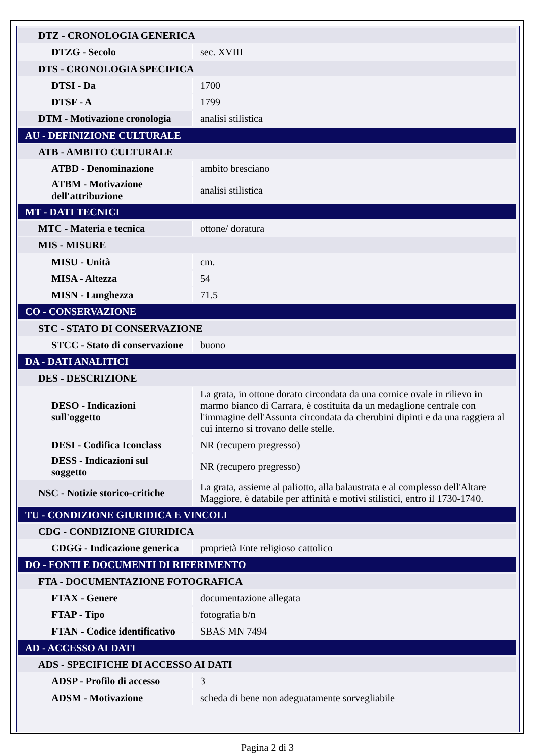| DTZ - CRONOLOGIA GENERICA | |
| DTZG - Secolo | sec. XVIII |
| DTS - CRONOLOGIA SPECIFICA | |
| DTSI - Da | 1700 |
| DTSF - A | 1799 |
| DTM - Motivazione cronologia | analisi stilistica |
| AU - DEFINIZIONE CULTURALE | |
| ATB - AMBITO CULTURALE | |
| ATBD - Denominazione | ambito bresciano |
| ATBM - Motivazione dell'attribuzione | analisi stilistica |
| MT - DATI TECNICI | |
| MTC - Materia e tecnica | ottone/ doratura |
| MIS - MISURE | |
| MISU - Unità | cm. |
| MISA - Altezza | 54 |
| MISN - Lunghezza | 71.5 |
| CO - CONSERVAZIONE | |
| STC - STATO DI CONSERVAZIONE | |
| STCC - Stato di conservazione | buono |
| DA - DATI ANALITICI | |
| DES - DESCRIZIONE | |
| DESO - Indicazioni sull'oggetto | La grata, in ottone dorato circondata da una cornice ovale in rilievo in marmo bianco di Carrara, è costituita da un medaglione centrale con l'immagine dell'Assunta circondata da cherubini dipinti e da una raggiera al cui interno si trovano delle stelle. |
| DESI - Codifica Iconclass | NR (recupero pregresso) |
| DESS - Indicazioni sul soggetto | NR (recupero pregresso) |
| NSC - Notizie storico-critiche | La grata, assieme al paliotto, alla balaustrata e al complesso dell'Altare Maggiore, è databile per affinità e motivi stilistici, entro il 1730-1740. |
| TU - CONDIZIONE GIURIDICA E VINCOLI | |
| CDG - CONDIZIONE GIURIDICA | |
| CDGG - Indicazione generica | proprietà Ente religioso cattolico |
| DO - FONTI E DOCUMENTI DI RIFERIMENTO | |
| FTA - DOCUMENTAZIONE FOTOGRAFICA | |
| FTAX - Genere | documentazione allegata |
| FTAP - Tipo | fotografia b/n |
| FTAN - Codice identificativo | SBAS MN 7494 |
| AD - ACCESSO AI DATI | |
| ADS - SPECIFICHE DI ACCESSO AI DATI | |
| ADSP - Profilo di accesso | 3 |
| ADSM - Motivazione | scheda di bene non adeguatamente sorvegliabile |
Pagina 2 di 3